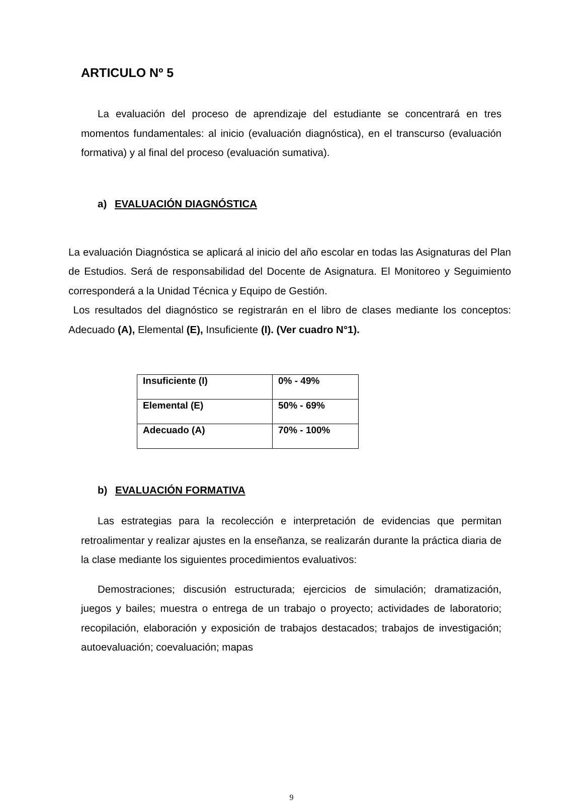ARTICULO Nº 5
La evaluación del proceso de aprendizaje del estudiante se concentrará en tres momentos fundamentales: al inicio (evaluación diagnóstica), en el transcurso (evaluación formativa) y al final del proceso (evaluación sumativa).
a) EVALUACIÓN DIAGNÓSTICA
La evaluación Diagnóstica se aplicará al inicio del año escolar en todas las Asignaturas del Plan de Estudios. Será de responsabilidad del Docente de Asignatura. El Monitoreo y Seguimiento corresponderá a la Unidad Técnica y Equipo de Gestión.
Los resultados del diagnóstico se registrarán en el libro de clases mediante los conceptos: Adecuado (A), Elemental (E), Insuficiente (I). (Ver cuadro N°1).
| Insuficiente (I) | 0% - 49% |
| Elemental (E) | 50% - 69% |
| Adecuado (A) | 70% - 100% |
b) EVALUACIÓN FORMATIVA
Las estrategias para la recolección e interpretación de evidencias que permitan retroalimentar y realizar ajustes en la enseñanza, se realizarán durante la práctica diaria de la clase mediante los siguientes procedimientos evaluativos:
Demostraciones; discusión estructurada; ejercicios de simulación; dramatización, juegos y bailes; muestra o entrega de un trabajo o proyecto; actividades de laboratorio; recopilación, elaboración y exposición de trabajos destacados; trabajos de investigación; autoevaluación; coevaluación; mapas
9